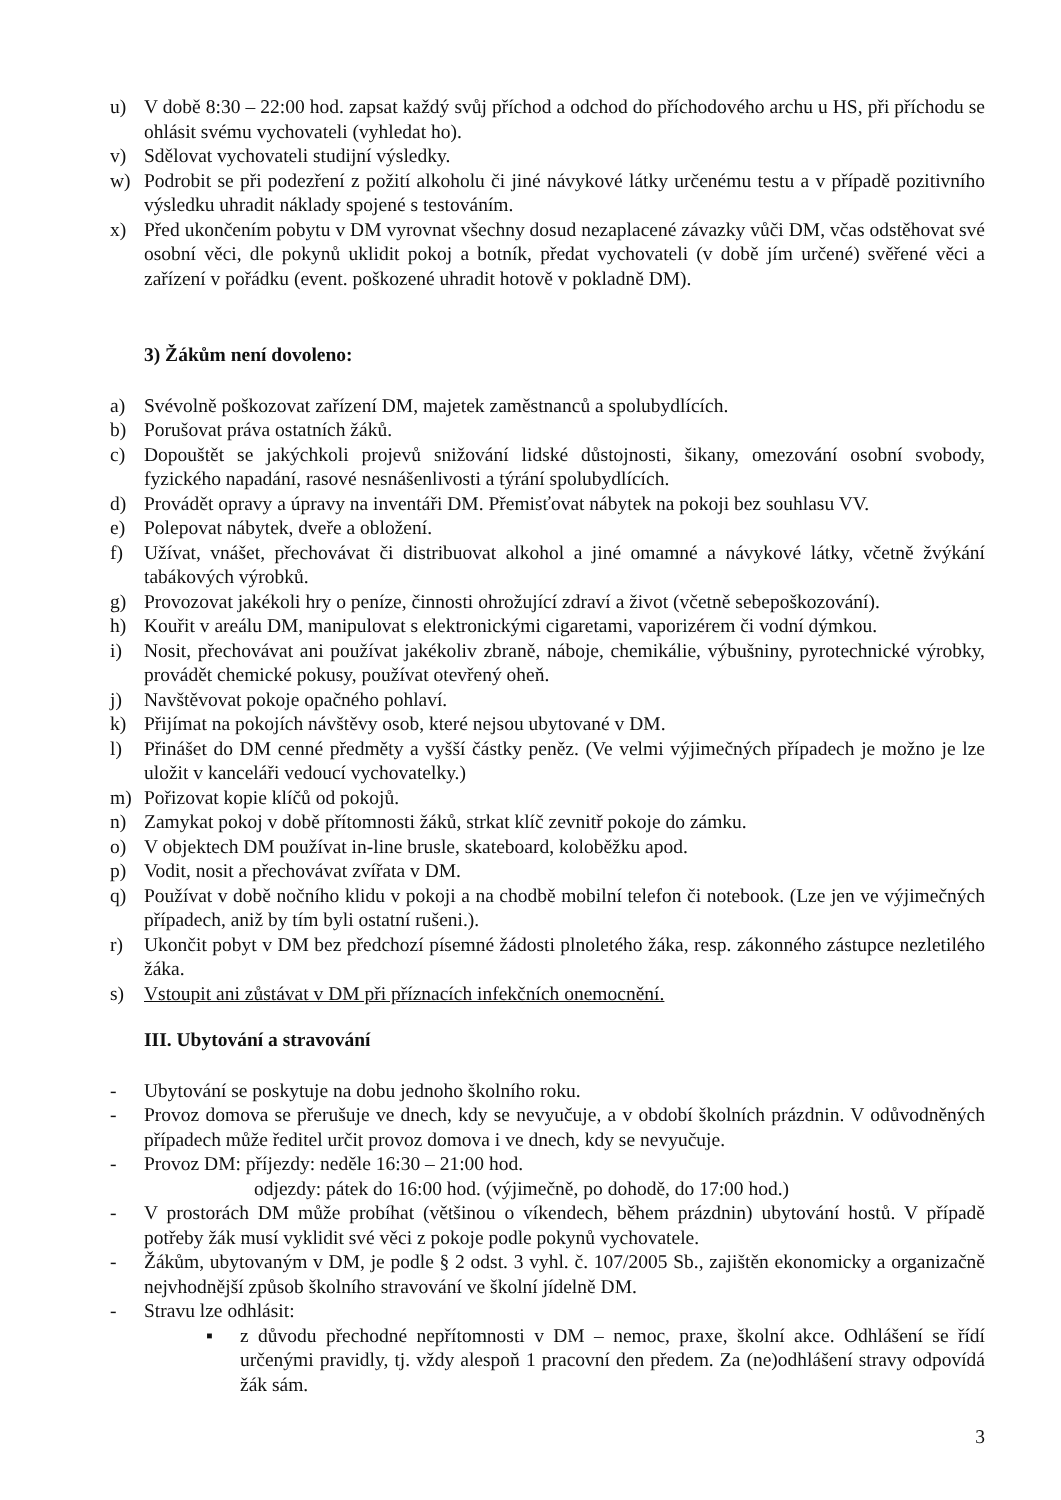u) V době 8:30 – 22:00 hod. zapsat každý svůj příchod a odchod do příchodového archu u HS, při příchodu se ohlásit svému vychovateli (vyhledat ho).
v) Sdělovat vychovateli studijní výsledky.
w) Podrobit se při podezření z požití alkoholu či jiné návykové látky určenému testu a v případě pozitivního výsledku uhradit náklady spojené s testováním.
x) Před ukončením pobytu v DM vyrovnat všechny dosud nezaplacené závazky vůči DM, včas odstěhovat své osobní věci, dle pokynů uklidit pokoj a botník, předat vychovateli (v době jím určené) svěřené věci a zařízení v pořádku (event. poškozené uhradit hotově v pokladně DM).
3) Žákům není dovoleno:
a) Svévolně poškozovat zařízení DM, majetek zaměstnanců a spolubydlících.
b) Porušovat práva ostatních žáků.
c) Dopouštět se jakýchkoli projevů snižování lidské důstojnosti, šikany, omezování osobní svobody, fyzického napadání, rasové nesnášenlivosti a týrání spolubydlících.
d) Provádět opravy a úpravy na inventáři DM. Přemisťovat nábytek na pokoji bez souhlasu VV.
e) Polepovat nábytek, dveře a obložení.
f) Užívat, vnášet, přechovávat či distribuovat alkohol a jiné omamné a návykové látky, včetně žvýkání tabákových výrobků.
g) Provozovat jakékoli hry o peníze, činnosti ohrožující zdraví a život (včetně sebepoškozování).
h) Kouřit v areálu DM, manipulovat s elektronickými cigaretami, vaporizérem či vodní dýmkou.
i) Nosit, přechovávat ani používat jakékoliv zbraně, náboje, chemikálie, výbušniny, pyrotechnické výrobky, provádět chemické pokusy, používat otevřený oheň.
j) Navštěvovat pokoje opačného pohlaví.
k) Přijímat na pokojích návštěvy osob, které nejsou ubytované v DM.
l) Přinášet do DM cenné předměty a vyšší částky peněz. (Ve velmi výjimečných případech je možno je lze uložit v kanceláři vedoucí vychovatelky.)
m) Pořizovat kopie klíčů od pokojů.
n) Zamykat pokoj v době přítomnosti žáků, strkat klíč zevnitř pokoje do zámku.
o) V objektech DM používat in-line brusle, skateboard, koloběžku apod.
p) Vodit, nosit a přechovávat zvířata v DM.
q) Používat v době nočního klidu v pokoji a na chodbě mobilní telefon či notebook. (Lze jen ve výjimečných případech, aniž by tím byli ostatní rušeni.).
r) Ukončit pobyt v DM bez předchozí písemné žádosti plnoletého žáka, resp. zákonného zástupce nezletilého žáka.
s) Vstoupit ani zůstávat v DM při příznacích infekčních onemocnění.
III. Ubytování a stravování
- Ubytování se poskytuje na dobu jednoho školního roku.
- Provoz domova se přerušuje ve dnech, kdy se nevyučuje, a v období školních prázdnin. V odůvodněných případech může ředitel určit provoz domova i ve dnech, kdy se nevyučuje.
- Provoz DM: příjezdy: neděle 16:30 – 21:00 hod.
odjezdy: pátek do 16:00 hod. (výjimečně, po dohodě, do 17:00 hod.)
- V prostorách DM může probíhat (většinou o víkendech, během prázdnin) ubytování hostů. V případě potřeby žák musí vyklidit své věci z pokoje podle pokynů vychovatele.
- Žákům, ubytovaným v DM, je podle § 2 odst. 3 vyhl. č. 107/2005 Sb., zajištěn ekonomicky a organizačně nejvhodnější způsob školního stravování ve školní jídelně DM.
- Stravu lze odhlásit:
▪ z důvodu přechodné nepřítomnosti v DM – nemoc, praxe, školní akce. Odhlášení se řídí určenými pravidly, tj. vždy alespoň 1 pracovní den předem. Za (ne)odhlášení stravy odpovídá žák sám.
3